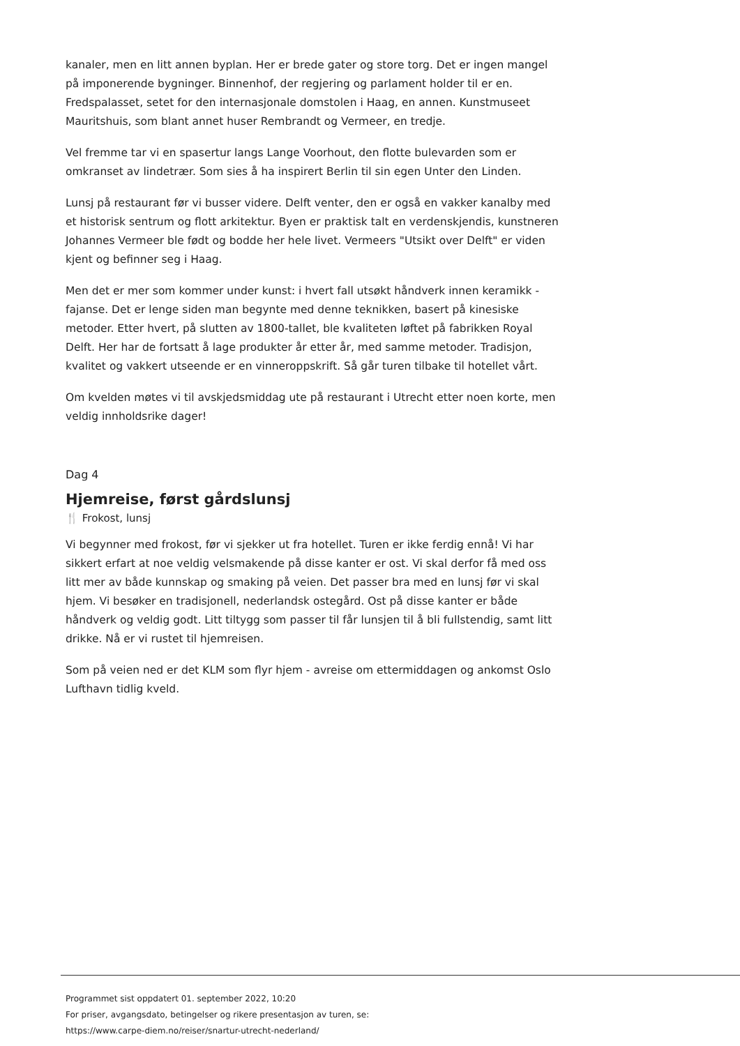kanaler, men en litt annen byplan. Her er brede gater og store torg. Det er ingen mangel på imponerende bygninger. Binnenhof, der regjering og parlament holder til er en. Fredspalasset, setet for den internasjonale domstolen i Haag, en annen. Kunstmuseet Mauritshuis, som blant annet huser Rembrandt og Vermeer, en tredje.
Vel fremme tar vi en spasertur langs Lange Voorhout, den flotte bulevarden som er omkranset av lindetrær. Som sies å ha inspirert Berlin til sin egen Unter den Linden.
Lunsj på restaurant før vi busser videre. Delft venter, den er også en vakker kanalby med et historisk sentrum og flott arkitektur. Byen er praktisk talt en verdenskjendis, kunstneren Johannes Vermeer ble født og bodde her hele livet. Vermeers "Utsikt over Delft" er viden kjent og befinner seg i Haag.
Men det er mer som kommer under kunst: i hvert fall utsøkt håndverk innen keramikk - fajanse. Det er lenge siden man begynte med denne teknikken, basert på kinesiske metoder. Etter hvert, på slutten av 1800-tallet, ble kvaliteten løftet på fabrikken Royal Delft. Her har de fortsatt å lage produkter år etter år, med samme metoder. Tradisjon, kvalitet og vakkert utseende er en vinneroppskrift. Så går turen tilbake til hotellet vårt.
Om kvelden møtes vi til avskjedsmiddag ute på restaurant i Utrecht etter noen korte, men veldig innholdsrike dager!
Dag 4
Hjemreise, først gårdslunsj
🍴 Frokost, lunsj
Vi begynner med frokost, før vi sjekker ut fra hotellet. Turen er ikke ferdig ennå! Vi har sikkert erfart at noe veldig velsmakende på disse kanter er ost. Vi skal derfor få med oss litt mer av både kunnskap og smaking på veien. Det passer bra med en lunsj før vi skal hjem. Vi besøker en tradisjonell, nederlandsk ostegård. Ost på disse kanter er både håndverk og veldig godt. Litt tiltygg som passer til får lunsjen til å bli fullstendig, samt litt drikke. Nå er vi rustet til hjemreisen.
Som på veien ned er det KLM som flyr hjem - avreise om ettermiddagen og ankomst Oslo Lufthavn tidlig kveld.
Programmet sist oppdatert 01. september 2022, 10:20
For priser, avgangsdato, betingelser og rikere presentasjon av turen, se:
https://www.carpe-diem.no/reiser/snartur-utrecht-nederland/